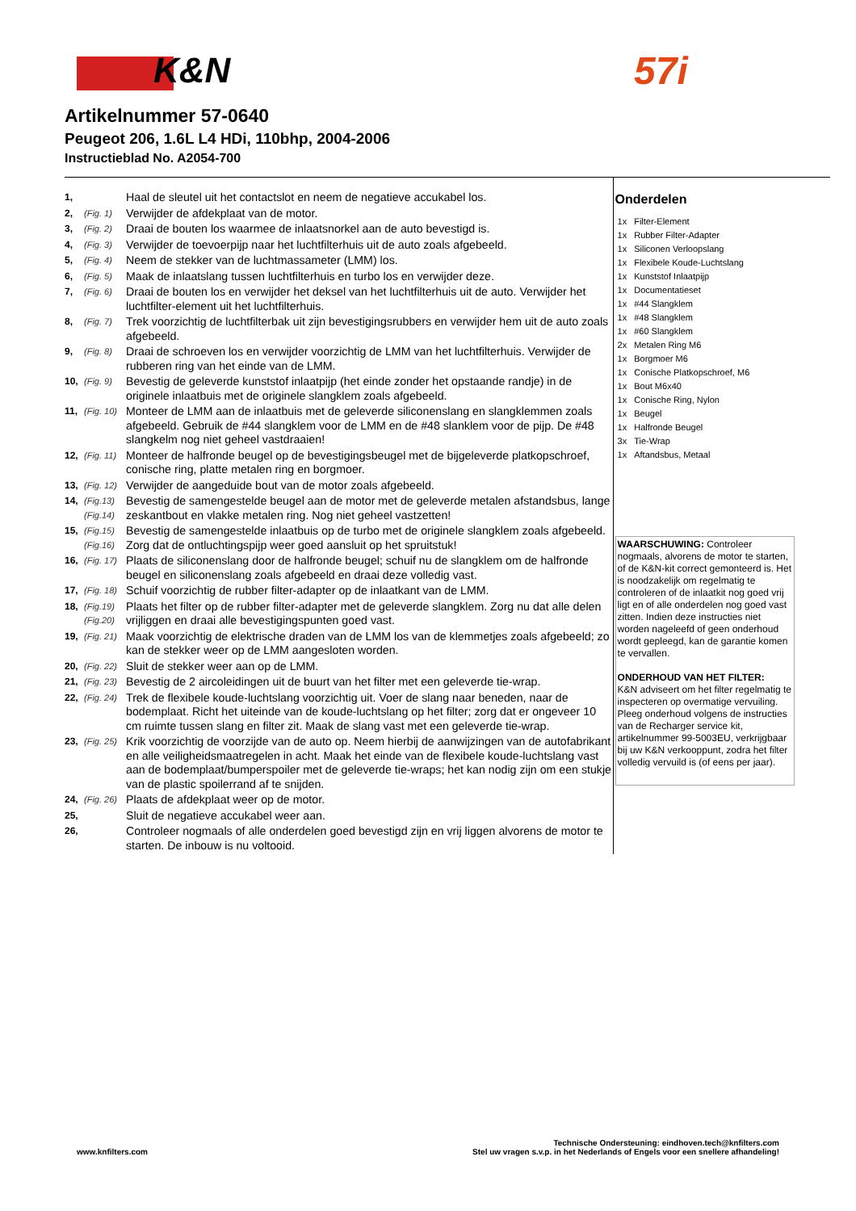K&N 57i
Artikelnummer 57-0640
Peugeot 206, 1.6L L4 HDi, 110bhp, 2004-2006
Instructieblad No. A2054-700
| 1, | | Haal de sleutel uit het contactslot en neem de negatieve accukabel los. |
| 2, | (Fig. 1) | Verwijder de afdekplaat van de motor. |
| 3, | (Fig. 2) | Draai de bouten los waarmee de inlaatsnorkel aan de auto bevestigd is. |
| 4, | (Fig. 3) | Verwijder de toevoerpijp naar het luchtfilterhuis uit de auto zoals afgebeeld. |
| 5, | (Fig. 4) | Neem de stekker van de luchtmassameter (LMM) los. |
| 6, | (Fig. 5) | Maak de inlaatslang tussen luchtfilterhuis en turbo los en verwijder deze. |
| 7, | (Fig. 6) | Draai de bouten los en verwijder het deksel van het luchtfilterhuis uit de auto. Verwijder het luchtfilter-element uit het luchtfilterhuis. |
| 8, | (Fig. 7) | Trek voorzichtig de luchtfilterbak uit zijn bevestigingsrubbers en verwijder hem uit de auto zoals afgebeeld. |
| 9, | (Fig. 8) | Draai de schroeven los en verwijder voorzichtig de LMM van het luchtfilterhuis. Verwijder de rubberen ring van het einde van de LMM. |
| 10, | (Fig. 9) | Bevestig de geleverde kunststof inlaatpijp (het einde zonder het opstaande randje) in de originele inlaatbuis met de originele slangklem zoals afgebeeld. |
| 11, | (Fig. 10) | Monteer de LMM aan de inlaatbuis met de geleverde siliconenslang en slangklemmen zoals afgebeeld. Gebruik de #44 slangklem voor de LMM en de #48 slanklem voor de pijp. De #48 slangkelm nog niet geheel vastdraaien! |
| 12, | (Fig. 11) | Monteer de halfronde beugel op de bevestigingsbeugel met de bijgeleverde platkopschroef, conische ring, platte metalen ring en borgmoer. |
| 13, | (Fig. 12) | Verwijder de aangeduide bout van de motor zoals afgebeeld. |
| 14, | (Fig.13) (Fig.14) | Bevestig de samengestelde beugel aan de motor met de geleverde metalen afstandsbus, lange zeskantbout en vlakke metalen ring. Nog niet geheel vastzetten! |
| 15, | (Fig.15) (Fig.16) | Bevestig de samengestelde inlaatbuis op de turbo met de originele slangklem zoals afgebeeld. Zorg dat de ontluchtingspijp weer goed aansluit op het spruitstuk! |
| 16, | (Fig. 17) | Plaats de siliconenslang door de halfronde beugel; schuif nu de slangklem om de halfronde beugel en siliconenslang zoals afgebeeld en draai deze volledig vast. |
| 17, | (Fig. 18) | Schuif voorzichtig de rubber filter-adapter op de inlaatkant van de LMM. |
| 18, | (Fig.19) (Fig.20) | Plaats het filter op de rubber filter-adapter met de geleverde slangklem. Zorg nu dat alle delen vrijliggen en draai alle bevestigingspunten goed vast. |
| 19, | (Fig. 21) | Maak voorzichtig de elektrische draden van de LMM los van de klemmetjes zoals afgebeeld; zo kan de stekker weer op de LMM aangesloten worden. |
| 20, | (Fig. 22) | Sluit de stekker weer aan op de LMM. |
| 21, | (Fig. 23) | Bevestig de 2 aircoleidingen uit de buurt van het filter met een geleverde tie-wrap. |
| 22, | (Fig. 24) | Trek de flexibele koude-luchtslang voorzichtig uit. Voer de slang naar beneden, naar de bodemplaat. Richt het uiteinde van de koude-luchtslang op het filter; zorg dat er ongeveer 10 cm ruimte tussen slang en filter zit. Maak de slang vast met een geleverde tie-wrap. |
| 23, | (Fig. 25) | Krik voorzichtig de voorzijde van de auto op. Neem hierbij de aanwijzingen van de autofabrikant en alle veiligheidsmaatregelen in acht. Maak het einde van de flexibele koude-luchtslang vast aan de bodemplaat/bumperspoiler met de geleverde tie-wraps; het kan nodig zijn om een stukje van de plastic spoilerrand af te snijden. |
| 24, | (Fig. 26) | Plaats de afdekplaat weer op de motor. |
| 25, | | Sluit de negatieve accukabel weer aan. |
| 26, | | Controleer nogmaals of alle onderdelen goed bevestigd zijn en vrij liggen alvorens de motor te starten. De inbouw is nu voltooid. |
Onderdelen
| 1x | Filter-Element |
| 1x | Rubber Filter-Adapter |
| 1x | Siliconen Verloopslang |
| 1x | Flexibele Koude-Luchtslang |
| 1x | Kunststof Inlaatpijp |
| 1x | Documentatieset |
| 1x | #44 Slangklem |
| 1x | #48 Slangklem |
| 1x | #60 Slangklem |
| 2x | Metalen Ring M6 |
| 1x | Borgmoer M6 |
| 1x | Conische Platkopschroef, M6 |
| 1x | Bout M6x40 |
| 1x | Conische Ring, Nylon |
| 1x | Beugel |
| 1x | Halfronde Beugel |
| 3x | Tie-Wrap |
| 1x | Aftandsbus, Metaal |
WAARSCHUWING: Controleer nogmaals, alvorens de motor te starten, of de K&N-kit correct gemonteerd is. Het is noodzakelijk om regelmatig te controleren of de inlaatkit nog goed vrij ligt en of alle onderdelen nog goed vast zitten. Indien deze instructies niet worden nageleefd of geen onderhoud wordt gepleegd, kan de garantie komen te vervallen.
ONDERHOUD VAN HET FILTER:
K&N adviseert om het filter regelmatig te inspecteren op overmatige vervuiling. Pleeg onderhoud volgens de instructies van de Recharger service kit, artikelnummer 99-5003EU, verkrijgbaar bij uw K&N verkooppunt, zodra het filter volledig vervuild is (of eens per jaar).
www.knfilters.com
Technische Ondersteuning: eindhoven.tech@knfilters.com
Stel uw vragen s.v.p. in het Nederlands of Engels voor een snellere afhandeling!